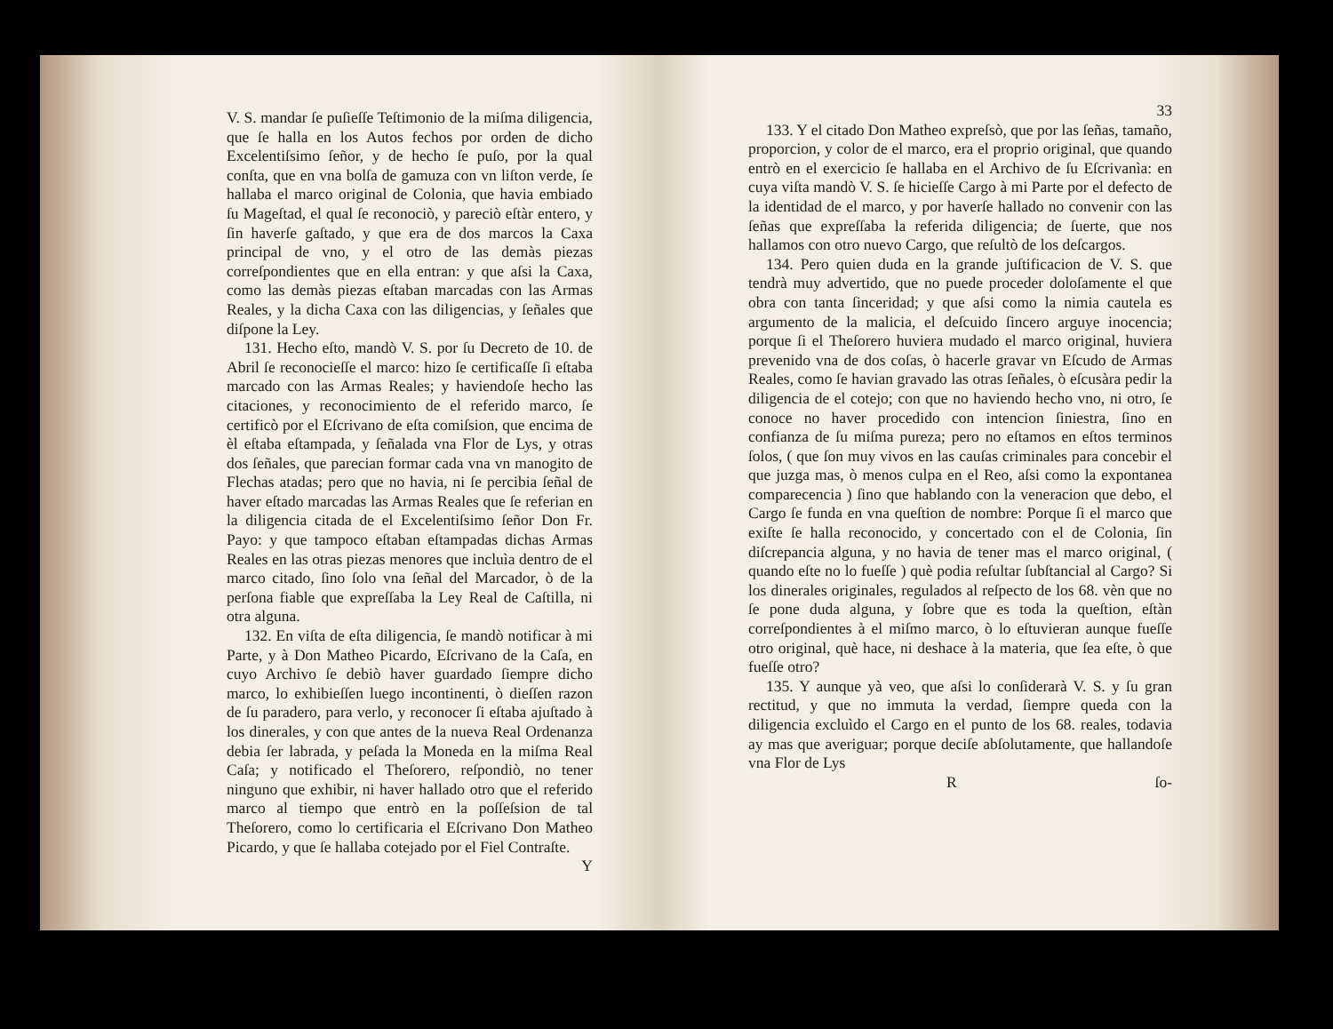V. S. mandar ſe puſieſſe Teſtimonio de la miſma diligencia, que ſe halla en los Autos fechos por orden de dicho Excelentiſsimo ſeñor, y de hecho ſe puſo, por la qual conſta, que en vna bolſa de gamuza con vn liſton verde, ſe hallaba el marco original de Colonia, que havia embiado ſu Mageſtad, el qual ſe reconociò, y pareciò eſtàr entero, y ſin haverſe gaſtado, y que era de dos marcos la Caxa principal de vno, y el otro de las demàs piezas correſpondientes que en ella entran: y que aſsi la Caxa, como las demàs piezas eſtaban marcadas con las Armas Reales, y la dicha Caxa con las diligencias, y ſeñales que diſpone la Ley.
131. Hecho eſto, mandò V. S. por ſu Decreto de 10. de Abril ſe reconocieſſe el marco: hizo ſe certificaſſe ſi eſtaba marcado con las Armas Reales; y haviendoſe hecho las citaciones, y reconocimiento de el referido marco, ſe certificò por el Eſcrivano de eſta comiſsion, que encima de èl eſtaba eſtampada, y ſeñalada vna Flor de Lys, y otras dos ſeñales, que parecian formar cada vna vn manogito de Flechas atadas; pero que no havia, ni ſe percibia ſeñal de haver eſtado marcadas las Armas Reales que ſe referian en la diligencia citada de el Excelentiſsimo ſeñor Don Fr. Payo: y que tampoco eſtaban eſtampadas dichas Armas Reales en las otras piezas menores que incluìa dentro de el marco citado, ſino ſolo vna ſeñal del Marcador, ò de la perſona fiable que expreſſaba la Ley Real de Caſtilla, ni otra alguna.
132. En viſta de eſta diligencia, ſe mandò notificar à mi Parte, y à Don Matheo Picardo, Eſcrivano de la Caſa, en cuyo Archivo ſe debiò haver guardado ſiempre dicho marco, lo exhibieſſen luego incontinenti, ò dieſſen razon de ſu paradero, para verlo, y reconocer ſi eſtaba ajuſtado à los dinerales, y con que antes de la nueva Real Ordenanza debia ſer labrada, y peſada la Moneda en la miſma Real Caſa; y notificado el Theſorero, reſpondiò, no tener ninguno que exhibir, ni haver hallado otro que el referido marco al tiempo que entrò en la poſſeſsion de tal Theſorero, como lo certificaria el Eſcrivano Don Matheo Picardo, y que ſe hallaba cotejado por el Fiel Contraſte.
Y
33
133. Y el citado Don Matheo expreſsò, que por las ſeñas, tamaño, proporcion, y color de el marco, era el proprio original, que quando entrò en el exercicio ſe hallaba en el Archivo de ſu Eſcrivanìa: en cuya viſta mandò V. S. ſe hicieſſe Cargo à mi Parte por el defecto de la identidad de el marco, y por haverſe hallado no convenir con las ſeñas que expreſſaba la referida diligencia; de ſuerte, que nos hallamos con otro nuevo Cargo, que reſultò de los deſcargos.
134. Pero quien duda en la grande juſtificacion de V. S. que tendrà muy advertido, que no puede proceder doloſamente el que obra con tanta ſinceridad; y que aſsi como la nimia cautela es argumento de la malicia, el deſcuido ſincero arguye inocencia; porque ſi el Theſorero huviera mudado el marco original, huviera prevenido vna de dos coſas, ò hacerle gravar vn Eſcudo de Armas Reales, como ſe havian gravado las otras ſeñales, ò eſcusàra pedir la diligencia de el cotejo; con que no haviendo hecho vno, ni otro, ſe conoce no haver procedido con intencion ſiniestra, ſino en confianza de ſu miſma pureza; pero no eſtamos en eſtos terminos ſolos, ( que ſon muy vivos en las cauſas criminales para concebir el que juzga mas, ò menos culpa en el Reo, aſsi como la expontanea comparecencia ) ſino que hablando con la veneracion que debo, el Cargo ſe funda en vna queſtion de nombre: Porque ſi el marco que exiſte ſe halla reconocido, y concertado con el de Colonia, ſin diſcrepancia alguna, y no havia de tener mas el marco original, ( quando eſte no lo fueſſe ) què podia reſultar ſubſtancial al Cargo? Si los dinerales originales, regulados al reſpecto de los 68. vèn que no ſe pone duda alguna, y ſobre que es toda la queſtion, eſtàn correſpondientes à el miſmo marco, ò lo eſtuvieran aunque fueſſe otro original, què hace, ni deshace à la materia, que ſea eſte, ò que fueſſe otro?
135. Y aunque yà veo, que aſsi lo conſiderarà V. S. y ſu gran rectitud, y que no immuta la verdad, ſiempre queda con la diligencia excluìdo el Cargo en el punto de los 68. reales, todavia ay mas que averiguar; porque deciſe abſolutamente, que hallandoſe vna Flor de Lys
Rſo-